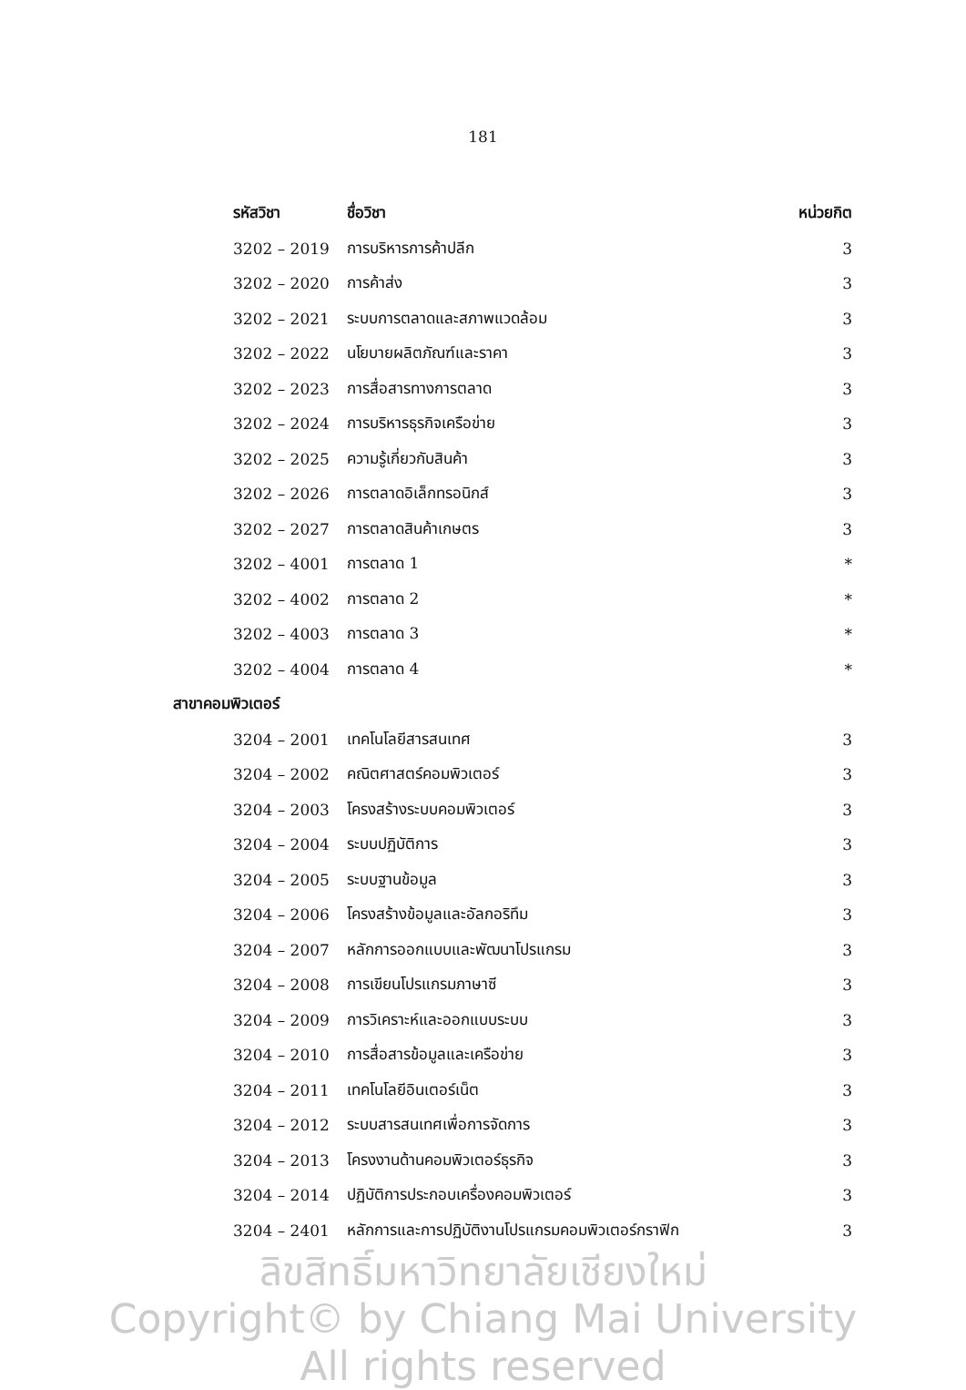181
| รหัสวิชา | ชื่อวิชา | หน่วยกิต |
| --- | --- | --- |
| 3202 – 2019 | การบริหารการค้าปลีก | 3 |
| 3202 – 2020 | การค้าส่ง | 3 |
| 3202 – 2021 | ระบบการตลาดและสภาพแวดล้อม | 3 |
| 3202 – 2022 | นโยบายผลิตภัณฑ์และราคา | 3 |
| 3202 – 2023 | การสื่อสารทางการตลาด | 3 |
| 3202 – 2024 | การบริหารธุรกิจเครือข่าย | 3 |
| 3202 – 2025 | ความรู้เกี่ยวกับสินค้า | 3 |
| 3202 – 2026 | การตลาดอิเล็กทรอนิกส์ | 3 |
| 3202 – 2027 | การตลาดสินค้าเกษตร | 3 |
| 3202 – 4001 | การตลาด 1 | * |
| 3202 – 4002 | การตลาด 2 | * |
| 3202 – 4003 | การตลาด 3 | * |
| 3202 – 4004 | การตลาด 4 | * |
| สาขาคอมพิวเตอร์ | | |
| 3204 – 2001 | เทคโนโลยีสารสนเทศ | 3 |
| 3204 – 2002 | คณิตศาสตร์คอมพิวเตอร์ | 3 |
| 3204 – 2003 | โครงสร้างระบบคอมพิวเตอร์ | 3 |
| 3204 – 2004 | ระบบปฏิบัติการ | 3 |
| 3204 – 2005 | ระบบฐานข้อมูล | 3 |
| 3204 – 2006 | โครงสร้างข้อมูลและอัลกอริทึม | 3 |
| 3204 – 2007 | หลักการออกแบบและพัฒนาโปรแกรม | 3 |
| 3204 – 2008 | การเขียนโปรแกรมภาษาซี | 3 |
| 3204 – 2009 | การวิเคราะห์และออกแบบระบบ | 3 |
| 3204 – 2010 | การสื่อสารข้อมูลและเครือข่าย | 3 |
| 3204 – 2011 | เทคโนโลยีอินเตอร์เน็ต | 3 |
| 3204 – 2012 | ระบบสารสนเทศเพื่อการจัดการ | 3 |
| 3204 – 2013 | โครงงานด้านคอมพิวเตอร์ธุรกิจ | 3 |
| 3204 – 2014 | ปฏิบัติการประกอบเครื่องคอมพิวเตอร์ | 3 |
| 3204 – 2401 | หลักการและการปฏิบัติงานโปรแกรมคอมพิวเตอร์กราฟิก | 3 |
ลิขสิทธิ์มหาวิทยาลัยเชียงใหม่
Copyright© by Chiang Mai University
All rights reserved